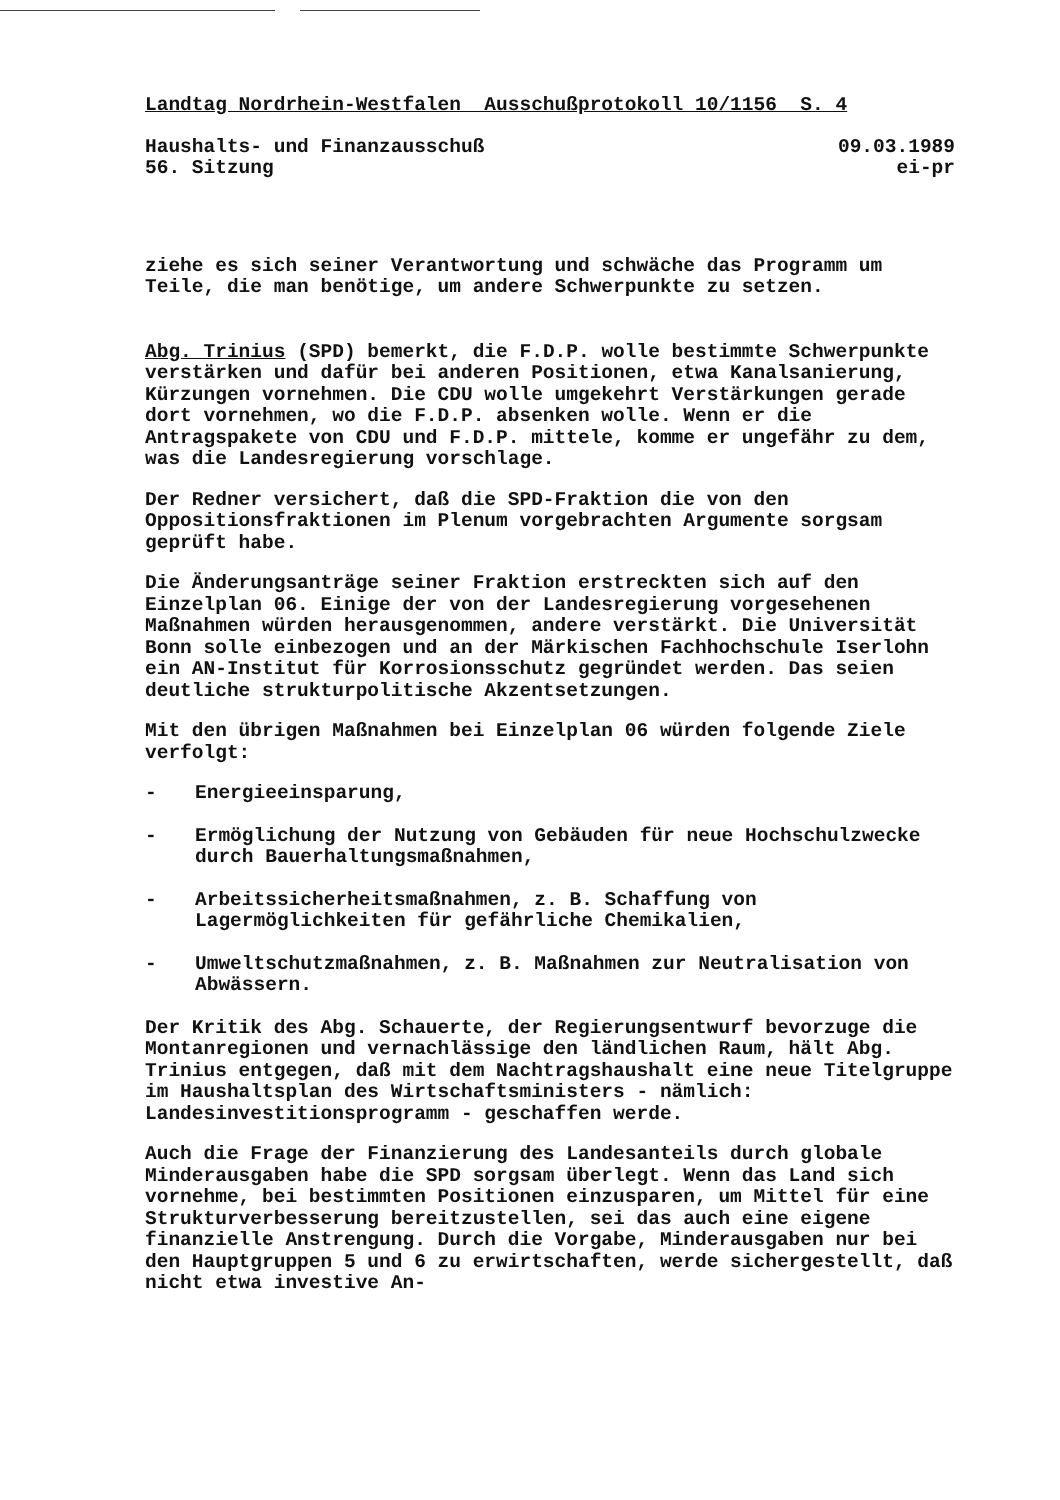Landtag Nordrhein-Westfalen Ausschußprotokoll 10/1156 S. 4
Haushalts- und Finanzausschuß 09.03.1989
56. Sitzung ei-pr
ziehe es sich seiner Verantwortung und schwäche das Programm um Teile, die man benötige, um andere Schwerpunkte zu setzen.
Abg. Trinius (SPD) bemerkt, die F.D.P. wolle bestimmte Schwerpunkte verstärken und dafür bei anderen Positionen, etwa Kanalsanierung, Kürzungen vornehmen. Die CDU wolle umgekehrt Verstärkungen gerade dort vornehmen, wo die F.D.P. absenken wolle. Wenn er die Antragspakete von CDU und F.D.P. mittele, komme er ungefähr zu dem, was die Landesregierung vorschlage.
Der Redner versichert, daß die SPD-Fraktion die von den Oppositionsfraktionen im Plenum vorgebrachten Argumente sorgsam geprüft habe.
Die Änderungsanträge seiner Fraktion erstreckten sich auf den Einzelplan 06. Einige der von der Landesregierung vorgesehenen Maßnahmen würden herausgenommen, andere verstärkt. Die Universität Bonn solle einbezogen und an der Märkischen Fachhochschule Iserlohn ein AN-Institut für Korrosionsschutz gegründet werden. Das seien deutliche strukturpolitische Akzentsetzungen.
Mit den übrigen Maßnahmen bei Einzelplan 06 würden folgende Ziele verfolgt:
- Energieeinsparung,
- Ermöglichung der Nutzung von Gebäuden für neue Hochschulzwecke durch Bauerhaltungsmaßnahmen,
- Arbeitssicherheitsmaßnahmen, z. B. Schaffung von Lagermöglichkeiten für gefährliche Chemikalien,
- Umweltschutzmaßnahmen, z. B. Maßnahmen zur Neutralisation von Abwässern.
Der Kritik des Abg. Schauerte, der Regierungsentwurf bevorzuge die Montanregionen und vernachlässige den ländlichen Raum, hält Abg. Trinius entgegen, daß mit dem Nachtragshaushalt eine neue Titelgruppe im Haushaltsplan des Wirtschaftsministers - nämlich: Landesinvestitionsprogramm - geschaffen werde.
Auch die Frage der Finanzierung des Landesanteils durch globale Minderausgaben habe die SPD sorgsam überlegt. Wenn das Land sich vornehme, bei bestimmten Positionen einzusparen, um Mittel für eine Strukturverbesserung bereitzustellen, sei das auch eine eigene finanzielle Anstrengung. Durch die Vorgabe, Minderausgaben nur bei den Hauptgruppen 5 und 6 zu erwirtschaften, werde sichergestellt, daß nicht etwa investive An-